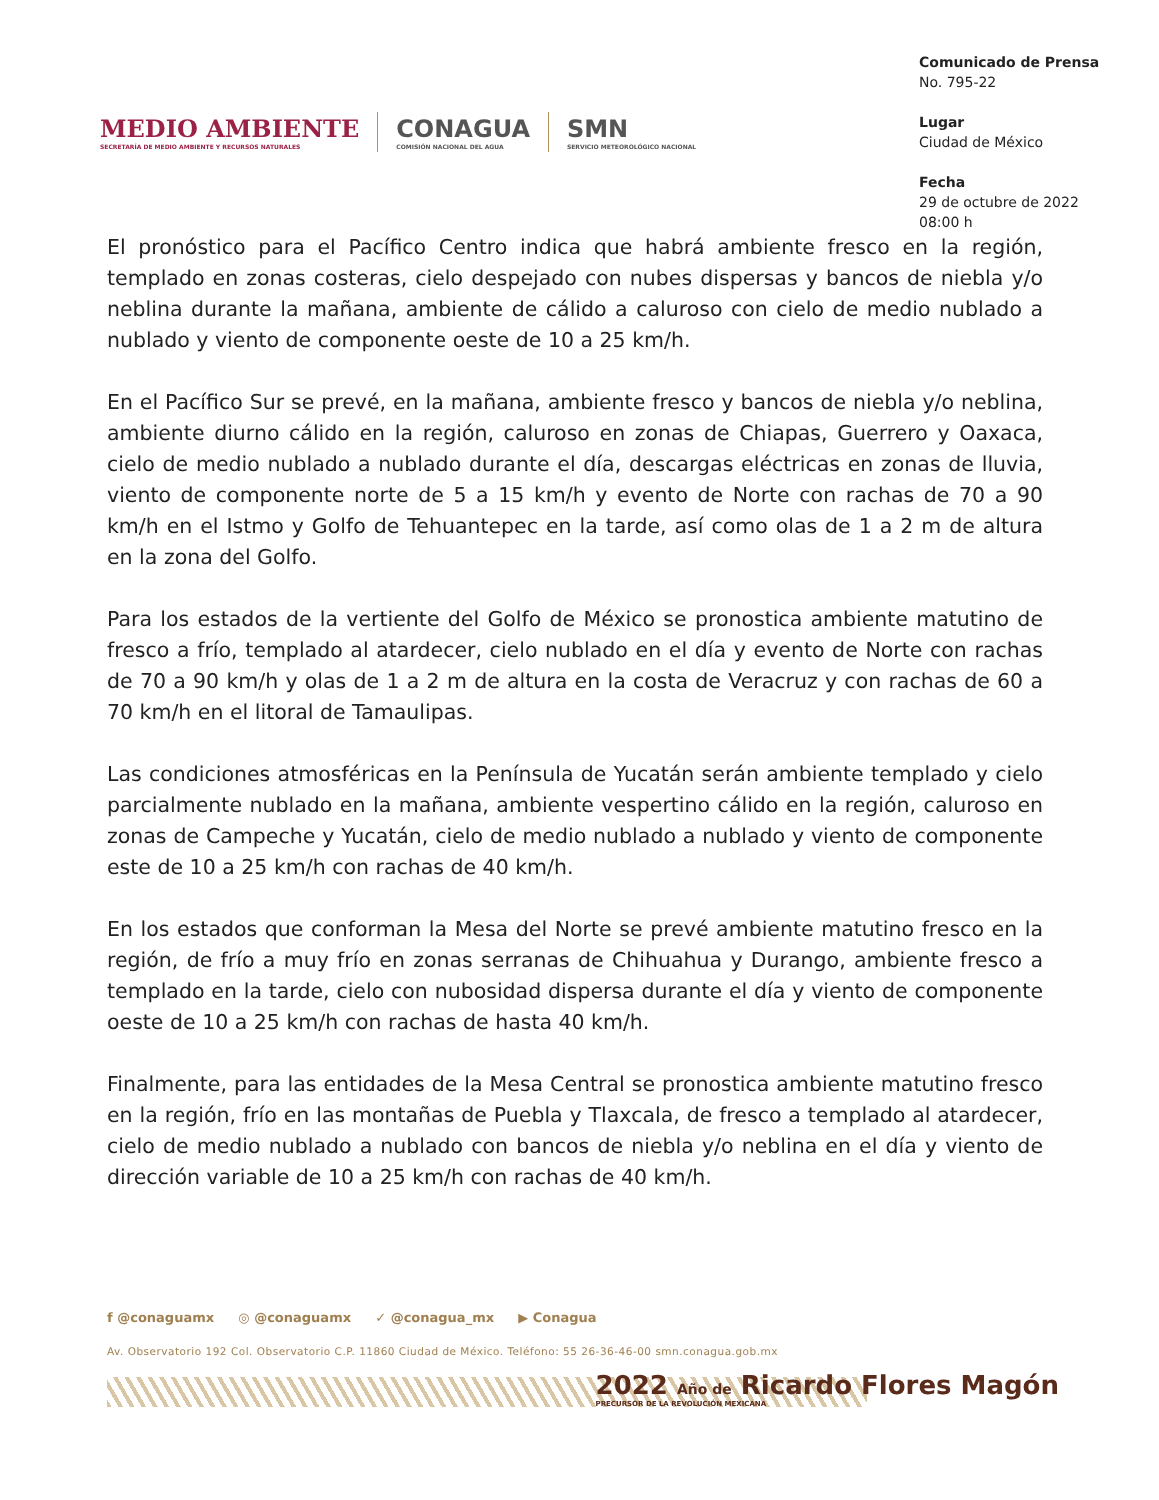MEDIO AMBIENTE
SECRETARÍA DE MEDIO AMBIENTE Y RECURSOS NATURALES
CONAGUA
COMISIÓN NACIONAL DEL AGUA
SMN
SERVICIO METEOROLÓGICO NACIONAL
Comunicado de Prensa
No. 795-22
Lugar
Ciudad de México
Fecha
29 de octubre de 2022
08:00 h
El pronóstico para el Pacífico Centro indica que habrá ambiente fresco en la región, templado en zonas costeras, cielo despejado con nubes dispersas y bancos de niebla y/o neblina durante la mañana, ambiente de cálido a caluroso con cielo de medio nublado a nublado y viento de componente oeste de 10 a 25 km/h.
En el Pacífico Sur se prevé, en la mañana, ambiente fresco y bancos de niebla y/o neblina, ambiente diurno cálido en la región, caluroso en zonas de Chiapas, Guerrero y Oaxaca, cielo de medio nublado a nublado durante el día, descargas eléctricas en zonas de lluvia, viento de componente norte de 5 a 15 km/h y evento de Norte con rachas de 70 a 90 km/h en el Istmo y Golfo de Tehuantepec en la tarde, así como olas de 1 a 2 m de altura en la zona del Golfo.
Para los estados de la vertiente del Golfo de México se pronostica ambiente matutino de fresco a frío, templado al atardecer, cielo nublado en el día y evento de Norte con rachas de 70 a 90 km/h y olas de 1 a 2 m de altura en la costa de Veracruz y con rachas de 60 a 70 km/h en el litoral de Tamaulipas.
Las condiciones atmosféricas en la Península de Yucatán serán ambiente templado y cielo parcialmente nublado en la mañana, ambiente vespertino cálido en la región, caluroso en zonas de Campeche y Yucatán, cielo de medio nublado a nublado y viento de componente este de 10 a 25 km/h con rachas de 40 km/h.
En los estados que conforman la Mesa del Norte se prevé ambiente matutino fresco en la región, de frío a muy frío en zonas serranas de Chihuahua y Durango, ambiente fresco a templado en la tarde, cielo con nubosidad dispersa durante el día y viento de componente oeste de 10 a 25 km/h con rachas de hasta 40 km/h.
Finalmente, para las entidades de la Mesa Central se pronostica ambiente matutino fresco en la región, frío en las montañas de Puebla y Tlaxcala, de fresco a templado al atardecer, cielo de medio nublado a nublado con bancos de niebla y/o neblina en el día y viento de dirección variable de 10 a 25 km/h con rachas de 40 km/h.
f @conaguamx ◎ @conaguamx ✓ @conagua_mx ▶ Conagua
Av. Observatorio 192 Col. Observatorio C.P. 11860 Ciudad de México. Teléfono: 55 26-36-46-00 smn.conagua.gob.mx
2022 Año de Ricardo Flores Magón
PRECURSOR DE LA REVOLUCIÓN MEXICANA